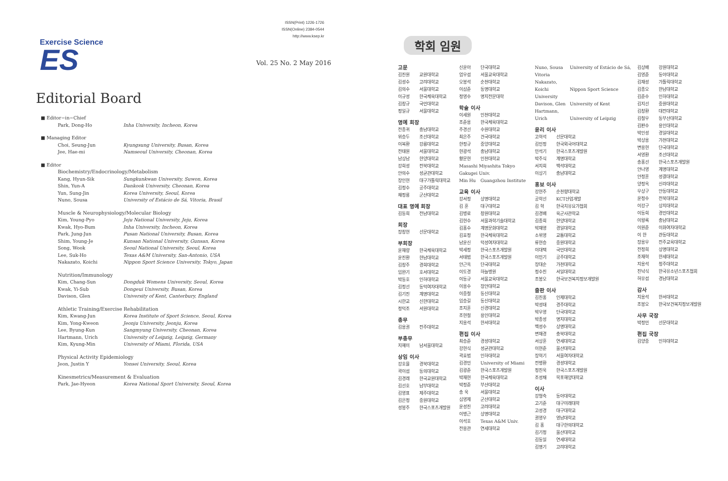Exercise Science
ES
ISSN(Print) 1226-1726
ISSN(Online) 2384-0544
http://www.ksep.kr
Vol. 25 No. 2 May 2016
Editorial Board
■ Editor−in−Chief
Park, Dong-Ho Inha University, Incheon, Korea
■ Managing Editor
Choi, Seung-Jun Kyungsung University, Busan, Korea
Jee, Hae-mi Namseoul University, Cheonan, Korea
■ Editor
Biochemistry/Endocrinology/Metabolism
Kang, Hyun-Sik Sungkunkwan University, Suwon, Korea
Shin, Yun-A Dankook University, Cheonan, Korea
Yun, Sung-Jin Korea University, Seoul, Korea
Nuno, Sousa University of Estácio de Sá, Vitoria, Brasil
Muscle & Neurophysiology/Molecular Biology
Kim, Young-Pyo Jeju National University, Jeju, Korea
Kwak, Hyo-Bum Inha University, Incheon, Korea
Park, Jung-Jun Pusan National University, Busan, Korea
Shim, Young-Je Kunsan National University, Gunsan, Korea
Song, Wook Seoul National University, Seoul, Korea
Lee, Suk-Ho Texas A&M University, San-Antonio, USA
Nakazato, Koichi Nippon Sport Science University, Tokyo, Japan
Nutrition/Immunology
Kim, Chang-Sun Dongduk Womens University, Seoul, Korea
Kwak, Yi-Sub Dongeui University, Busan, Korea
Davison, Glen University of Kent, Canterbury, England
Athletic Training/Exercise Rehabilitation
Kim, Kwang-Jun Korea Institute of Sport Science, Seoul, Korea
Kim, Yong-Kweon Jeonju University, Jeonju, Korea
Lee, Byung-Kun Sangmyung University, Cheonan, Korea
Hartmann, Urich University of Leipzig, Leipzig, Germany
Kim, Kyung-Min University of Miami, Florida, USA
Physical Activity Epidemiology
Jeon, Justin Y Yonsei University, Seoul, Korea
Kinesmetrics/Measurement & Evaluation
Park, Jae-Hyeon Korea National Sport University, Seoul, Korea
학회 임원
고문
김진원 교원대학교
김성수 고려대학교
김의수 서울대학교
이규성 한국체육대학교
김창규 국민대학교
정일규 서울대학교
명예 회장
전종귀 충남대학교
위승두 조선대학교
이복환 강릉대학교
전태원 서울대학교
남상남 한양대학교
강희성 전북대학교
안의수 성균관대학교
장인현 대구가톨릭대학교
김정수 공주대학교
채정룡 군산대학교
대표 명예 회장
김동희 전남대학교
회장
장창현 선문대학교
부회장
윤재량 한국체육대학교
윤진환 한남대학교
김창주 경희대학교
임완기 호서대학교
박동호 인하대학교
김정선 동덕여자대학교
김기진 계명대학교
시한교 신한대학교
정덕조 서원대학교
총무
김용권 전주대학교
부총무
지혜미 남서울대학교
상임 이사
강호율 경북대학교
곽이섭 동의대학교
김경래 한국교원대학교
김선호 남부대학교
김영표 제주대학교
김은정 중원대학교
성봉주 한국스포츠개발원
신윤아 단국대학교
엄우섭 서울교육대학교
오봉석 순천대학교
이삼준 동명대학교
정영수 명지전문대학
학술 이사
이세원 인천대학교
조준용 한국체육대학교
주경선 수원대학교
최은주 건국대학교
한정규 중앙대학교
현광석 충남대학교
황문현 인천대학교
Masashi Miyashita Tokyo Gakugei Univ.
Min Hu Guangzhou Institute
교육 이사
강서정 상명대학교
김 훈 대구대학교
김병로 창원대학교
김현수 서울과학기술대학교
김홍수 계명문화대학교
김효정 한국체육대학교
남윤신 덕성여자대학교
박세정 한국스포츠개발원
서태범 한국스포츠개발원
안근옥 단국대학교
이도경 하늘병원
이동규 서울교육대학교
이용수 장안대학교
이중철 동신대학교
임승길 동신대학교
조지훈 신경대학교
조현철 용인대학교
지용석 한서대학교
편집 이사
최승준 경성대학교
강현식 성균관대학교
곽효범 인하대학교
김경민 University of Miami
김광준 한국스포츠개발원
박재현 한국체육대학교
박정준 부산대학교
송 욱 서울대학교
심영제 군산대학교
윤성진 고려대학교
이병근 상명대학교
이석호 Texas A&M Univ.
전용관 연세대학교
Nuno, Sousa University of Estácio de Sá, Vitoria
Nakazato, Koichi Nippon Sport Science University
Davison, Glen University of Kent
Hartmann, Urich University of Leipzig
윤리 이사
고혁석 선문대학교
김민정 한국외국어대학교
민석기 한국스포츠개발원
박주식 계명대학교
서지희 백석대학교
이상기 충남대학교
홍보 이사
강현주 순천향대학교
공학선 KCT산업개발
김 혁 한국치유요가협회
김경배 육군사관학교
김종희 한양대학교
박재영 경일대학교
소위영 교통대학교
류현승 중원대학교
이대택 국민대학교
이민기 공주대학교
장대순 가천대학교
정수진 서일대학교
조봉오 한국보건복지정보개발원
출판 이사
김진홍 인제대학교
박성태 경주대학교
박우영 단국대학교
박종성 명지대학교
백성수 상명대학교
변재경 충북대학교
서상훈 연세대학교
이현준 울산대학교
장혁기 서울여자대학교
전병환 경성대학교
정진욱 한국스포츠개발원
조성채 목포해양대학교
이사
강형숙 동아대학교
고기준 대구미래대학
고성경 대구대학교
권영우 영남대학교
김 홍 대구한의대학교
김기정 울산대학교
김동일 연세대학교
김명기 고려대학교
김상배 강원대학교
김영준 동아대학교
김재성 가톨릭대학교
김종오 한남대학교
김준수 인하대학교
김지선 중원대학교
김창환 대전대학교
김철우 동부산대학교
김판수 용인대학교
박인성 경일대학교
박상용 가천대학교
변용현 단국대학교
서영환 조선대학교
송홍선 한국스포츠개발원
안나영 계명대학교
안정훈 성결대학교
양정옥 신라대학교
우상구 안동대학교
윤정수 전북대학교
이강구 상지대학교
이동희 경민대학교
이왕록 충남대학교
이원준 이화여자대학교
이 한 관동대학교
장용우 전주교육대학교
전정희 상명대학교
조재혁 한세대학교
지용석 청주대학교
진낙식 한국유소년스포츠협회
허유섭 경남대학교
감사
지용석 한서대학교
조봉오 한국보건복지정보개발원
사무 국장
박정민 선문대학교
편집 국장
김양중 인하대학교